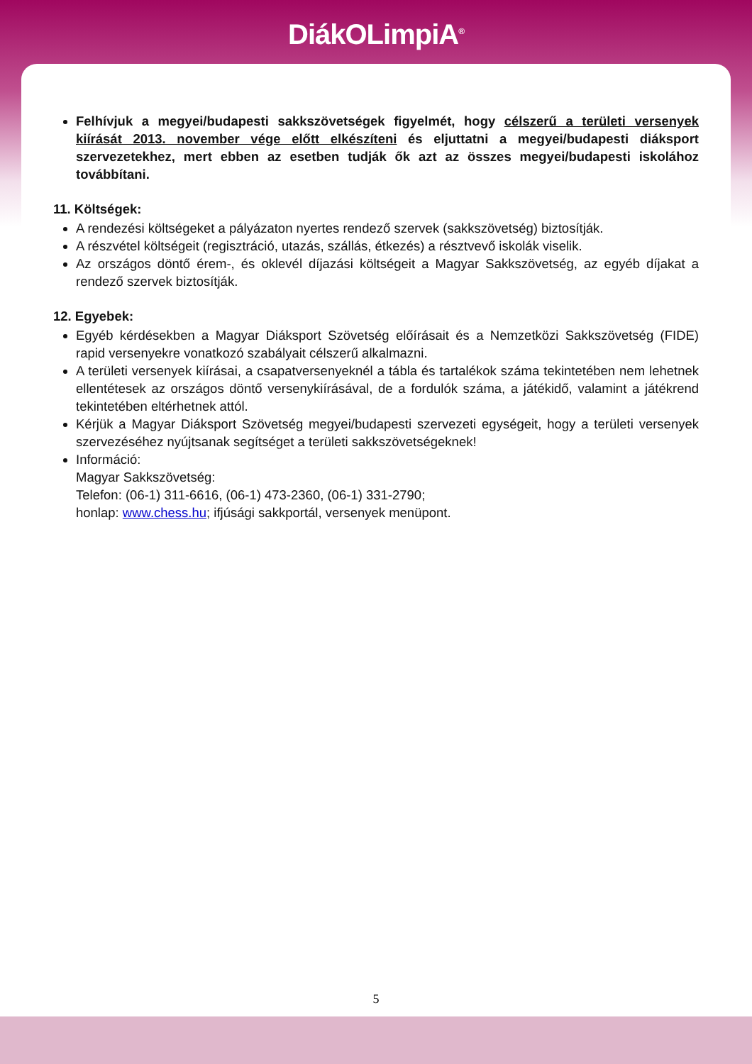DiákOLimpiA<sup>®</sup>
Felhívjuk a megyei/budapesti sakkszövetségek figyelmét, hogy célszerű a területi versenyek kiírását 2013. november vége előtt elkészíteni és eljuttatni a megyei/budapesti diáksport szervezetekhez, mert ebben az esetben tudják ők azt az összes megyei/budapesti iskolához továbbítani.
11. Költségek:
A rendezési költségeket a pályázaton nyertes rendező szervek (sakkszövetség) biztosítják.
A részvétel költségeit (regisztráció, utazás, szállás, étkezés) a résztvevő iskolák viselik.
Az országos döntő érem-, és oklevél díjazási költségeit a Magyar Sakkszövetség, az egyéb díjakat a rendező szervek biztosítják.
12. Egyebek:
Egyéb kérdésekben a Magyar Diáksport Szövetség előírásait és a Nemzetközi Sakkszövetség (FIDE) rapid versenyekre vonatkozó szabályait célszerű alkalmazni.
A területi versenyek kiírásai, a csapatversenyeknél a tábla és tartalékok száma tekintetében nem lehetnek ellentétesek az országos döntő versenykiírásával, de a fordulók száma, a játékidő, valamint a játékrend tekintetében eltérhetnek attól.
Kérjük a Magyar Diáksport Szövetség megyei/budapesti szervezeti egységeit, hogy a területi versenyek szervezéséhez nyújtsanak segítséget a területi sakkszövetségeknek!
Információ:
Magyar Sakkszövetség:
Telefon: (06-1) 311-6616, (06-1) 473-2360, (06-1) 331-2790;
honlap: www.chess.hu; ifjúsági sakkportál, versenyek menüpont.
5